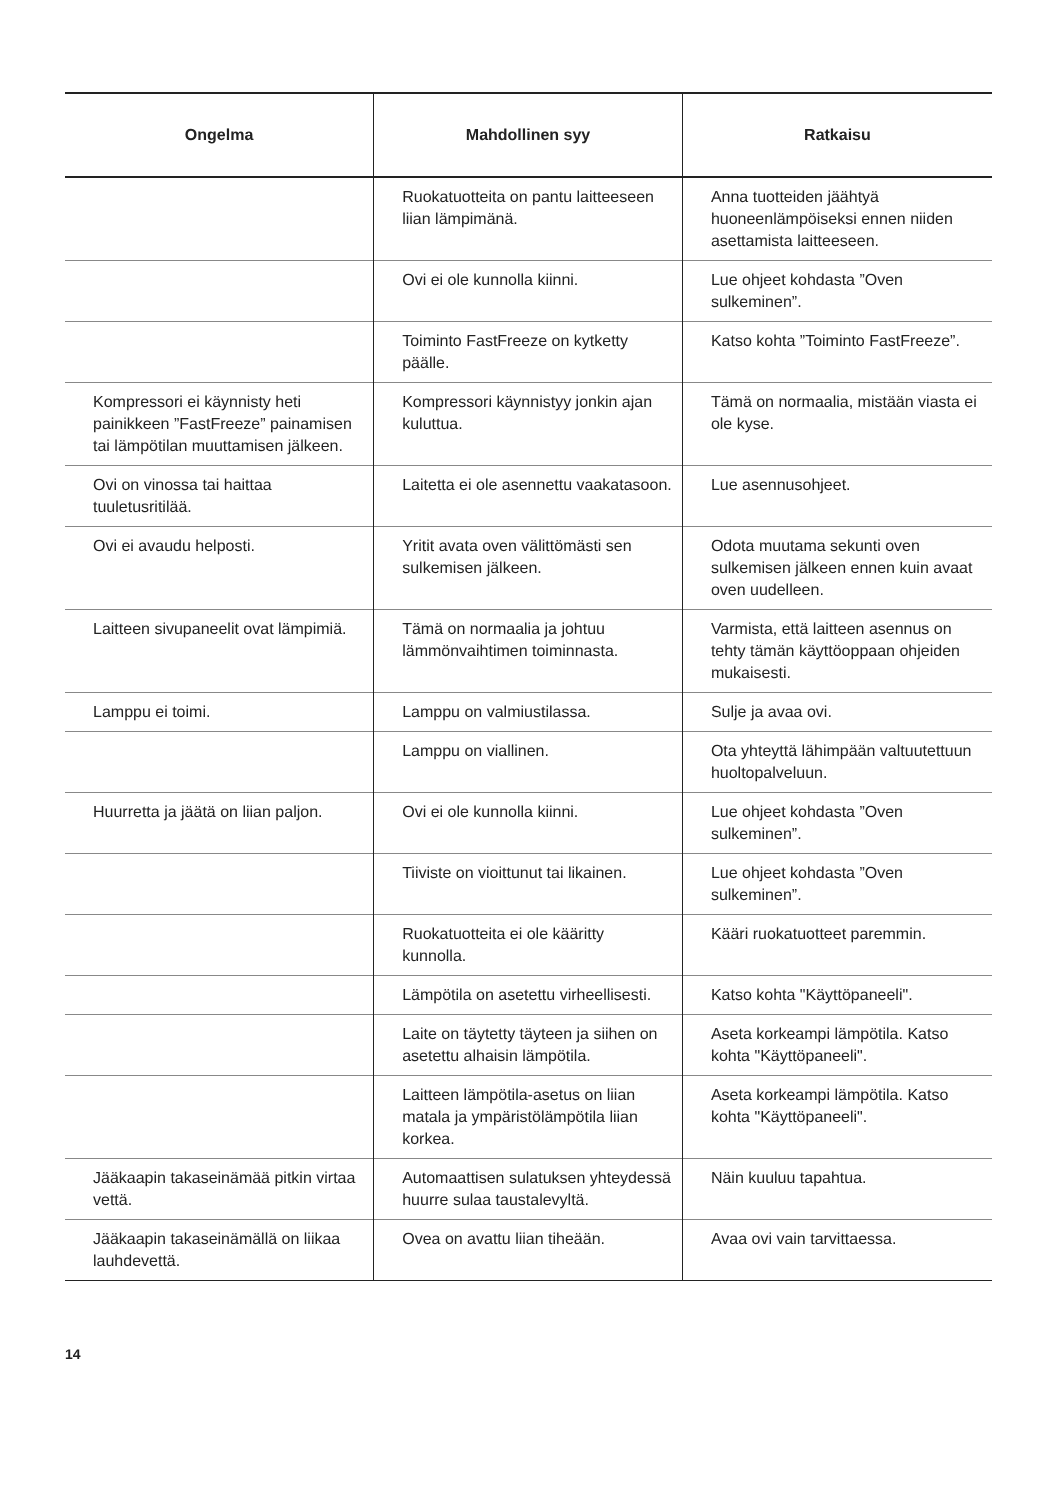| Ongelma | Mahdollinen syy | Ratkaisu |
| --- | --- | --- |
| | Ruokatuotteita on pantu laitteeseen liian lämpimänä. | Anna tuotteiden jäähtyä huoneenlämpöiseksi ennen niiden asettamista laitteeseen. |
| | Ovi ei ole kunnolla kiinni. | Lue ohjeet kohdasta ”Oven sulkeminen”. |
| | Toiminto FastFreeze on kytketty päälle. | Katso kohta ”Toiminto FastFreeze”. |
| Kompressori ei käynnisty heti painikkeen ”FastFreeze” painamisen tai lämpötilan muuttamisen jälkeen. | Kompressori käynnistyy jonkin ajan kuluttua. | Tämä on normaalia, mistään viasta ei ole kyse. |
| Ovi on vinossa tai haittaa tuuletusritilää. | Laitetta ei ole asennettu vaakatasoon. | Lue asennusohjeet. |
| Ovi ei avaudu helposti. | Yritit avata oven välittömästi sen sulkemisen jälkeen. | Odota muutama sekunti oven sulkemisen jälkeen ennen kuin avaat oven uudelleen. |
| Laitteen sivupaneelit ovat lämpimiä. | Tämä on normaalia ja johtuu lämmönvaihtimen toiminnasta. | Varmista, että laitteen asennus on tehty tämän käyttöoppaan ohjeiden mukaisesti. |
| Lamppu ei toimi. | Lamppu on valmiustilassa. | Sulje ja avaa ovi. |
| | Lamppu on viallinen. | Ota yhteyttä lähimpään valtuutettuun huoltopalveluun. |
| Huurretta ja jäätä on liian paljon. | Ovi ei ole kunnolla kiinni. | Lue ohjeet kohdasta ”Oven sulkeminen”. |
| | Tiiviste on vioittunut tai likainen. | Lue ohjeet kohdasta ”Oven sulkeminen”. |
| | Ruokatuotteita ei ole kääritty kunnolla. | Kääri ruokatuotteet paremmin. |
| | Lämpötila on asetettu virheellisesti. | Katso kohta "Käyttöpaneeli". |
| | Laite on täytetty täyteen ja siihen on asetettu alhaisin lämpötila. | Aseta korkeampi lämpötila. Katso kohta "Käyttöpaneeli". |
| | Laitteen lämpötila-asetus on liian matala ja ympäristölämpötila liian korkea. | Aseta korkeampi lämpötila. Katso kohta "Käyttöpaneeli". |
| Jääkaapin takaseinämää pitkin virtaa vettä. | Automaattisen sulatuksen yhteydessä huurre sulaa taustalevyltä. | Näin kuuluu tapahtua. |
| Jääkaapin takaseinämällä on liikaa lauhdevettä. | Ovea on avattu liian tiheään. | Avaa ovi vain tarvittaessa. |
14